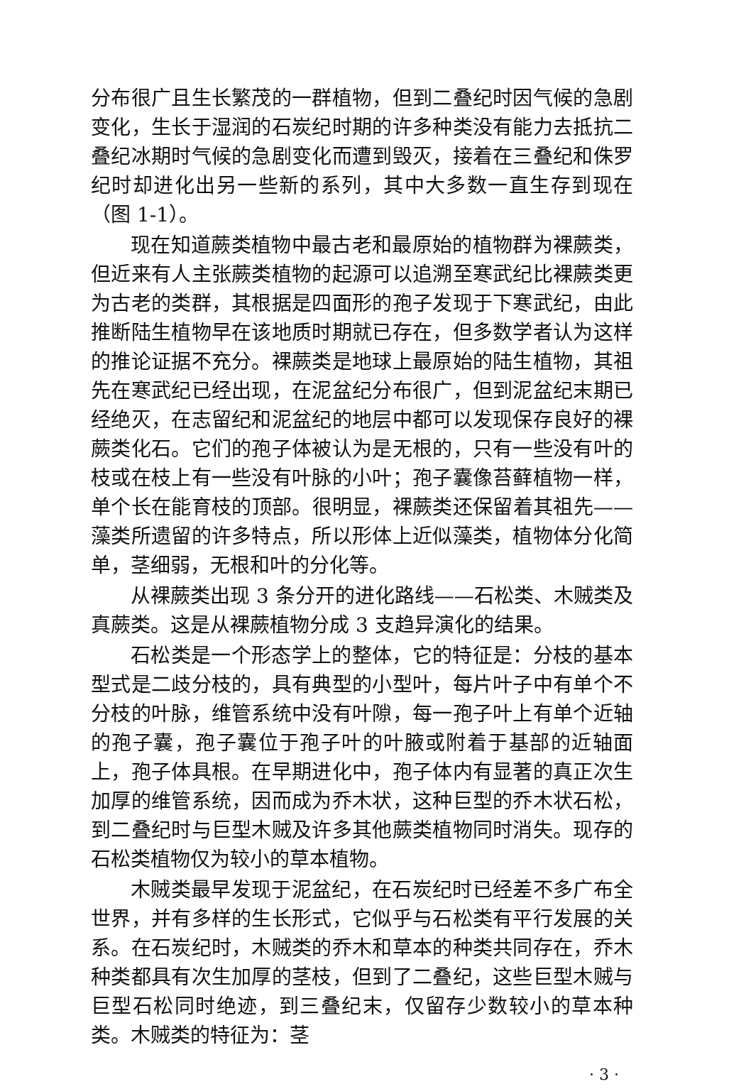分布很广且生长繁茂的一群植物，但到二叠纪时因气候的急剧变化，生长于湿润的石炭纪时期的许多种类没有能力去抵抗二叠纪冰期时气候的急剧变化而遭到毁灭，接着在三叠纪和侏罗纪时却进化出另一些新的系列，其中大多数一直生存到现在（图 1-1）。
现在知道蕨类植物中最古老和最原始的植物群为裸蕨类，但近来有人主张蕨类植物的起源可以追溯至寒武纪比裸蕨类更为古老的类群，其根据是四面形的孢子发现于下寒武纪，由此推断陆生植物早在该地质时期就已存在，但多数学者认为这样的推论证据不充分。裸蕨类是地球上最原始的陆生植物，其祖先在寒武纪已经出现，在泥盆纪分布很广，但到泥盆纪末期已经绝灭，在志留纪和泥盆纪的地层中都可以发现保存良好的裸蕨类化石。它们的孢子体被认为是无根的，只有一些没有叶的枝或在枝上有一些没有叶脉的小叶；孢子囊像苔藓植物一样，单个长在能育枝的顶部。很明显，裸蕨类还保留着其祖先——藻类所遗留的许多特点，所以形体上近似藻类，植物体分化简单，茎细弱，无根和叶的分化等。
从裸蕨类出现 3 条分开的进化路线——石松类、木贼类及真蕨类。这是从裸蕨植物分成 3 支趋异演化的结果。
石松类是一个形态学上的整体，它的特征是：分枝的基本型式是二歧分枝的，具有典型的小型叶，每片叶子中有单个不分枝的叶脉，维管系统中没有叶隙，每一孢子叶上有单个近轴的孢子囊，孢子囊位于孢子叶的叶腋或附着于基部的近轴面上，孢子体具根。在早期进化中，孢子体内有显著的真正次生加厚的维管系统，因而成为乔木状，这种巨型的乔木状石松，到二叠纪时与巨型木贼及许多其他蕨类植物同时消失。现存的石松类植物仅为较小的草本植物。
木贼类最早发现于泥盆纪，在石炭纪时已经差不多广布全世界，并有多样的生长形式，它似乎与石松类有平行发展的关系。在石炭纪时，木贼类的乔木和草本的种类共同存在，乔木种类都具有次生加厚的茎枝，但到了二叠纪，这些巨型木贼与巨型石松同时绝迹，到三叠纪末，仅留存少数较小的草本种类。木贼类的特征为：茎
· 3 ·